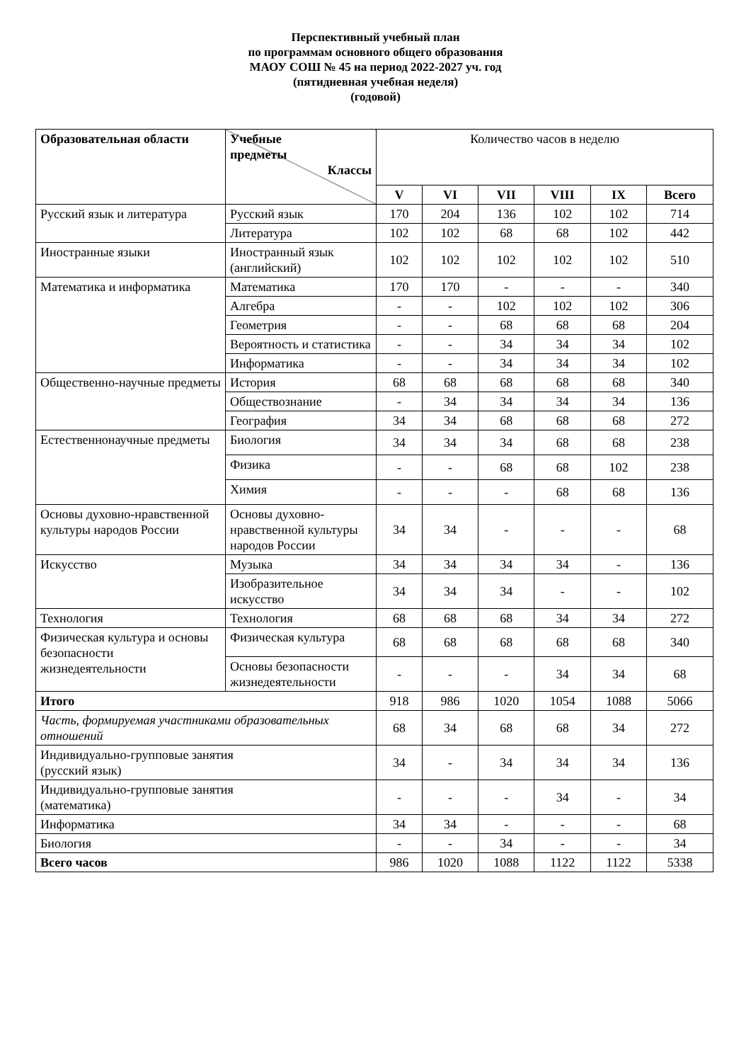Перспективный учебный план
по программам основного общего образования
МАОУ СОШ № 45 на период 2022-2027 уч. год
(пятидневная учебная неделя)
(годовой)
| Образовательная области | Учебные предметы Классы | Количество часов в неделю | | | | | |
| | | V | VI | VII | VIII | IX | Всего |
| Русский язык и литература | Русский язык | 170 | 204 | 136 | 102 | 102 | 714 |
| | Литература | 102 | 102 | 68 | 68 | 102 | 442 |
| Иностранные языки | Иностранный язык (английский) | 102 | 102 | 102 | 102 | 102 | 510 |
| Математика и информатика | Математика | 170 | 170 | - | - | - | 340 |
| | Алгебра | - | - | 102 | 102 | 102 | 306 |
| | Геометрия | - | - | 68 | 68 | 68 | 204 |
| | Вероятность и статистика | - | - | 34 | 34 | 34 | 102 |
| | Информатика | - | - | 34 | 34 | 34 | 102 |
| Общественно-научные предметы | История | 68 | 68 | 68 | 68 | 68 | 340 |
| | Обществознание | - | 34 | 34 | 34 | 34 | 136 |
| | География | 34 | 34 | 68 | 68 | 68 | 272 |
| Естественнонаучные предметы | Биология | 34 | 34 | 34 | 68 | 68 | 238 |
| | Физика | - | - | 68 | 68 | 102 | 238 |
| | Химия | - | - | - | 68 | 68 | 136 |
| Основы духовно-нравственной культуры народов России | Основы духовно-нравственной культуры народов России | 34 | 34 | - | - | - | 68 |
| Искусство | Музыка | 34 | 34 | 34 | 34 | - | 136 |
| | Изобразительное искусство | 34 | 34 | 34 | - | - | 102 |
| Технология | Технология | 68 | 68 | 68 | 34 | 34 | 272 |
| Физическая культура и основы безопасности жизнедеятельности | Физическая культура | 68 | 68 | 68 | 68 | 68 | 340 |
| | Основы безопасности жизнедеятельности | - | - | - | 34 | 34 | 68 |
| Итого | | 918 | 986 | 1020 | 1054 | 1088 | 5066 |
| Часть, формируемая участниками образовательных отношений | | 68 | 34 | 68 | 68 | 34 | 272 |
| Индивидуально-групповые занятия (русский язык) | | 34 | - | 34 | 34 | 34 | 136 |
| Индивидуально-групповые занятия (математика) | | - | - | - | 34 | - | 34 |
| Информатика | | 34 | 34 | - | - | - | 68 |
| Биология | | - | - | 34 | - | - | 34 |
| Всего часов | | 986 | 1020 | 1088 | 1122 | 1122 | 5338 |